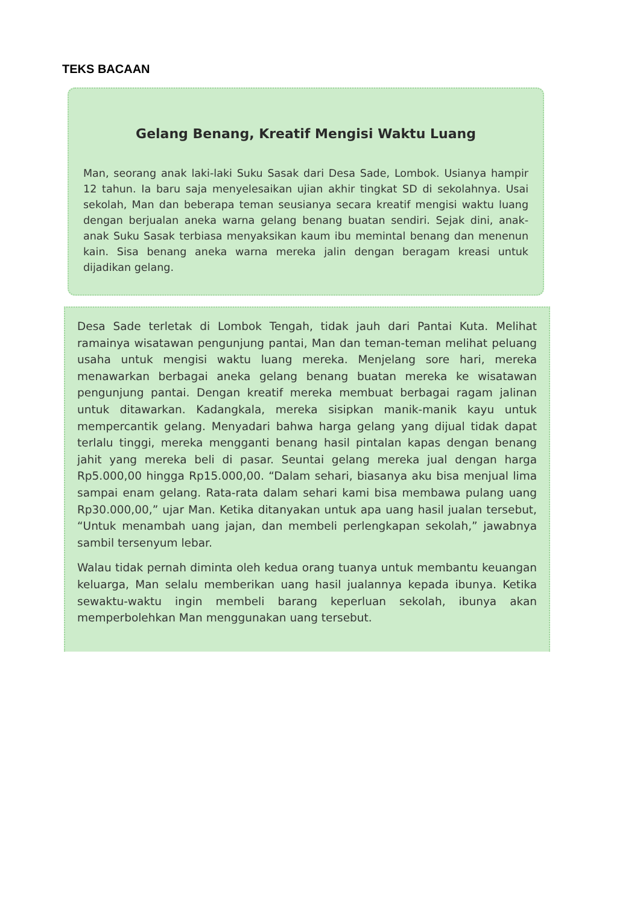TEKS BACAAN
Gelang Benang, Kreatif Mengisi Waktu Luang
Man, seorang anak laki-laki Suku Sasak dari Desa Sade, Lombok. Usianya hampir 12 tahun. Ia baru saja menyelesaikan ujian akhir tingkat SD di sekolahnya. Usai sekolah, Man dan beberapa teman seusianya secara kreatif mengisi waktu luang dengan berjualan aneka warna gelang benang buatan sendiri. Sejak dini, anak-anak Suku Sasak terbiasa menyaksikan kaum ibu memintal benang dan menenun kain. Sisa benang aneka warna mereka jalin dengan beragam kreasi untuk dijadikan gelang.
Desa Sade terletak di Lombok Tengah, tidak jauh dari Pantai Kuta. Melihat ramainya wisatawan pengunjung pantai, Man dan teman-teman melihat peluang usaha untuk mengisi waktu luang mereka. Menjelang sore hari, mereka menawarkan berbagai aneka gelang benang buatan mereka ke wisatawan pengunjung pantai. Dengan kreatif mereka membuat berbagai ragam jalinan untuk ditawarkan. Kadangkala, mereka sisipkan manik-manik kayu untuk mempercantik gelang. Menyadari bahwa harga gelang yang dijual tidak dapat terlalu tinggi, mereka mengganti benang hasil pintalan kapas dengan benang jahit yang mereka beli di pasar. Seuntai gelang mereka jual dengan harga Rp5.000,00 hingga Rp15.000,00. “Dalam sehari, biasanya aku bisa menjual lima sampai enam gelang. Rata-rata dalam sehari kami bisa membawa pulang uang Rp30.000,00,” ujar Man. Ketika ditanyakan untuk apa uang hasil jualan tersebut, “Untuk menambah uang jajan, dan membeli perlengkapan sekolah,” jawabnya sambil tersenyum lebar.
Walau tidak pernah diminta oleh kedua orang tuanya untuk membantu keuangan keluarga, Man selalu memberikan uang hasil jualannya kepada ibunya. Ketika sewaktu-waktu ingin membeli barang keperluan sekolah, ibunya akan memperbolehkan Man menggunakan uang tersebut.